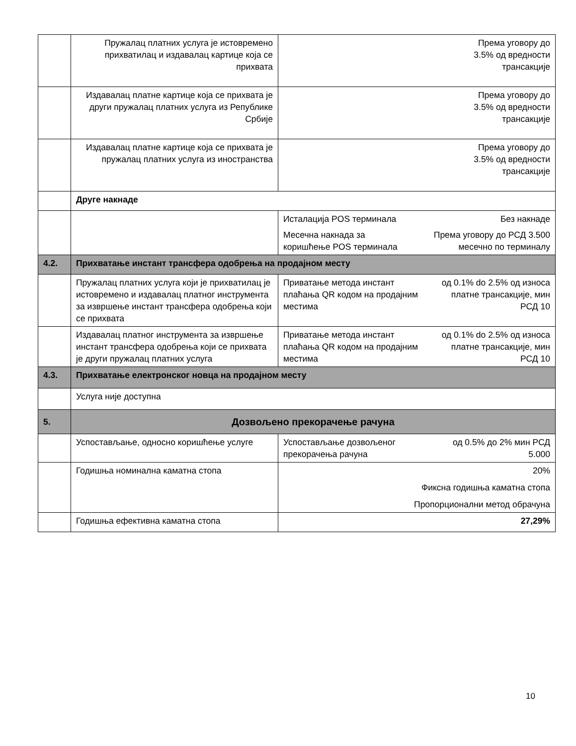| | Пружалац платних услуга је истовремено прихватилац и издавалац картице која се прихвата | Према уговору до 3.5% од вредности трансакције |
| | Издавалац платне картице која се прихвата је други пружалац платних услуга из Републике Србије | Према уговору до 3.5% од вредности трансакције |
| | Издавалац платне картице која се прихвата је пружалац платних услуга из иностранства | Према уговору до 3.5% од вредности трансакције |
| | Друге накнаде | |
| | | Исталација POS терминала Без накнаде Месечна накнада за коришћење POS терминала Према уговору до РСД 3.500 месечно по терминалу |
| 4.2. | Прихватање инстант трансфера одобрења на продајном месту | |
| | Пружалац платних услуга који је прихватилац је истовремено и издавалац платног инструмента за извршење инстант трансфера одобрења који се прихвата | Приватање метода инстант плаћања QR кодом на продајним местима од 0.1% do 2.5% од износа платне трансакције, мин РСД 10 |
| | Издавалац платног инструмента за извршење инстант трансфера одобрења који се прихвата је други пружалац платних услуга | Приватање метода инстант плаћања QR кодом на продајним местима од 0.1% do 2.5% од износа платне трансакције, мин РСД 10 |
| 4.3. | Прихватање електронског новца на продајном месту | |
| | Услуга није доступна | |
| 5. | Дозвољено прекорачење рачуна | |
| | Успостављање, односно коришћење услуге | Успостављање дозвољеног прекорачења рачуна од 0.5% до 2% мин РСД 5.000 |
| | Годишња номинална каматна стопа | 20% Фиксна годишња каматна стопа Пропорционални метод обрачуна |
| | Годишња ефективна каматна стопа | 27,29% |
10